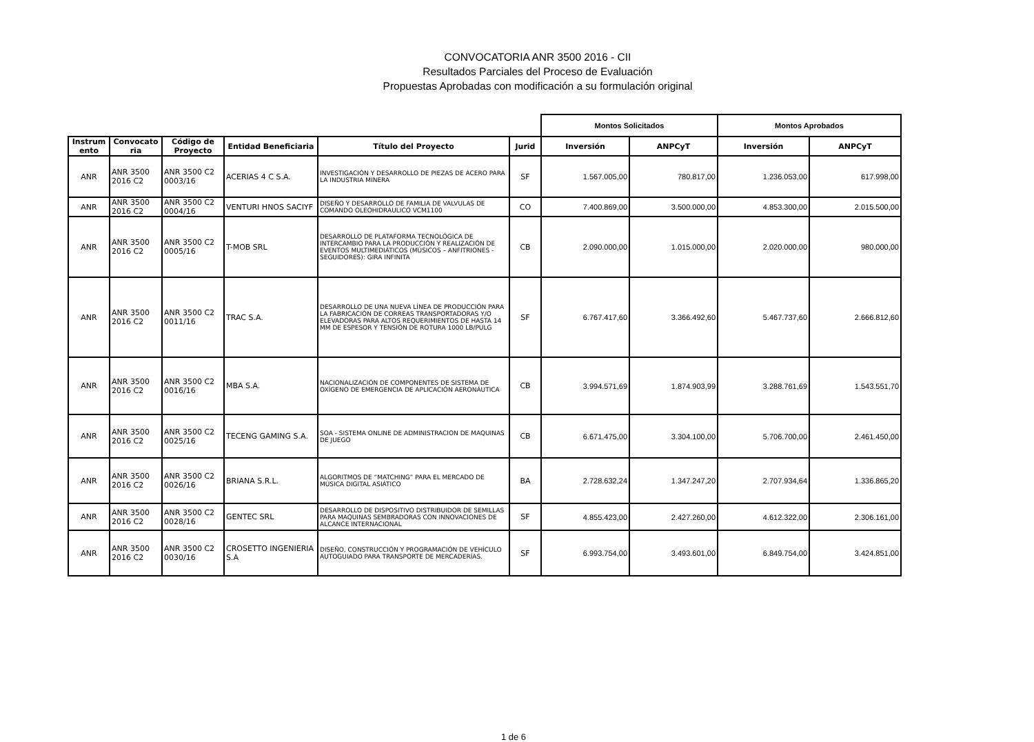CONVOCATORIA ANR 3500 2016 - CII
Resultados Parciales del Proceso de Evaluación
Propuestas Aprobadas con modificación a su formulación original
| | | | | | | Montos Solicitados | | Montos Aprobados | |
| --- | --- | --- | --- | --- | --- | --- | --- | --- | --- |
| Instrum ento | Convocato ria | Código de Proyecto | Entidad Beneficiaria | Título del Proyecto | Jurid | Inversión | ANPCyT | Inversión | ANPCyT |
| ANR | ANR 3500 2016 C2 | ANR 3500 C2 0003/16 | ACERIAS 4 C S.A. | INVESTIGACIÓN Y DESARROLLO DE PIEZAS DE ACERO PARA LA INDUSTRIA MINERA | SF | 1.567.005,00 | 780.817,00 | 1.236.053,00 | 617.998,00 |
| ANR | ANR 3500 2016 C2 | ANR 3500 C2 0004/16 | VENTURI HNOS SACIYF | DISEÑO Y DESARROLLO DE FAMILIA DE VALVULAS DE COMANDO OLEOHIDRAULICO VCM1100 | CO | 7.400.869,00 | 3.500.000,00 | 4.853.300,00 | 2.015.500,00 |
| ANR | ANR 3500 2016 C2 | ANR 3500 C2 0005/16 | T-MOB SRL | DESARROLLO DE PLATAFORMA TECNOLÓGICA DE INTERCAMBIO PARA LA PRODUCCIÓN Y REALIZACIÓN DE EVENTOS MULTIMEDIÁTICOS (MÚSICOS – ANFITRIONES - SEGUIDORES): GIRA INFINITA | CB | 2.090.000,00 | 1.015.000,00 | 2.020.000,00 | 980.000,00 |
| ANR | ANR 3500 2016 C2 | ANR 3500 C2 0011/16 | TRAC S.A. | DESARROLLO DE UNA NUEVA LÍNEA DE PRODUCCIÓN PARA LA FABRICACIÓN DE CORREAS TRANSPORTADORAS Y/O ELEVADORAS PARA ALTOS REQUERIMIENTOS DE HASTA 14 MM DE ESPESOR Y TENSIÓN DE ROTURA 1000 LB/PULG | SF | 6.767.417,60 | 3.366.492,60 | 5.467.737,60 | 2.666.812,60 |
| ANR | ANR 3500 2016 C2 | ANR 3500 C2 0016/16 | MBA S.A. | NACIONALIZACIÓN DE COMPONENTES DE SISTEMA DE OXÍGENO DE EMERGENCIA DE APLICACIÓN AERONÁUTICA | CB | 3.994.571,69 | 1.874.903,99 | 3.288.761,69 | 1.543.551,70 |
| ANR | ANR 3500 2016 C2 | ANR 3500 C2 0025/16 | TECENG GAMING S.A. | SOA - SISTEMA ONLINE DE ADMINISTRACION DE MAQUINAS DE JUEGO | CB | 6.671.475,00 | 3.304.100,00 | 5.706.700,00 | 2.461.450,00 |
| ANR | ANR 3500 2016 C2 | ANR 3500 C2 0026/16 | BRIANA S.R.L. | ALGORITMOS DE “MATCHING” PARA EL MERCADO DE MÚSICA DIGITAL ASIÁTICO | BA | 2.728.632,24 | 1.347.247,20 | 2.707.934,64 | 1.336.865,20 |
| ANR | ANR 3500 2016 C2 | ANR 3500 C2 0028/16 | GENTEC SRL | DESARROLLO DE DISPOSITIVO DISTRIBUIDOR DE SEMILLAS PARA MAQUINAS SEMBRADORAS CON INNOVACIONES DE ALCANCE INTERNACIONAL | SF | 4.855.423,00 | 2.427.260,00 | 4.612.322,00 | 2.306.161,00 |
| ANR | ANR 3500 2016 C2 | ANR 3500 C2 0030/16 | CROSETTO INGENIERIA S.A | DISEÑO, CONSTRUCCIÓN Y PROGRAMACIÓN DE VEHÍCULO AUTOGUIADO PARA TRANSPORTE DE MERCADERÍAS. | SF | 6.993.754,00 | 3.493.601,00 | 6.849.754,00 | 3.424.851,00 |
1 de 6